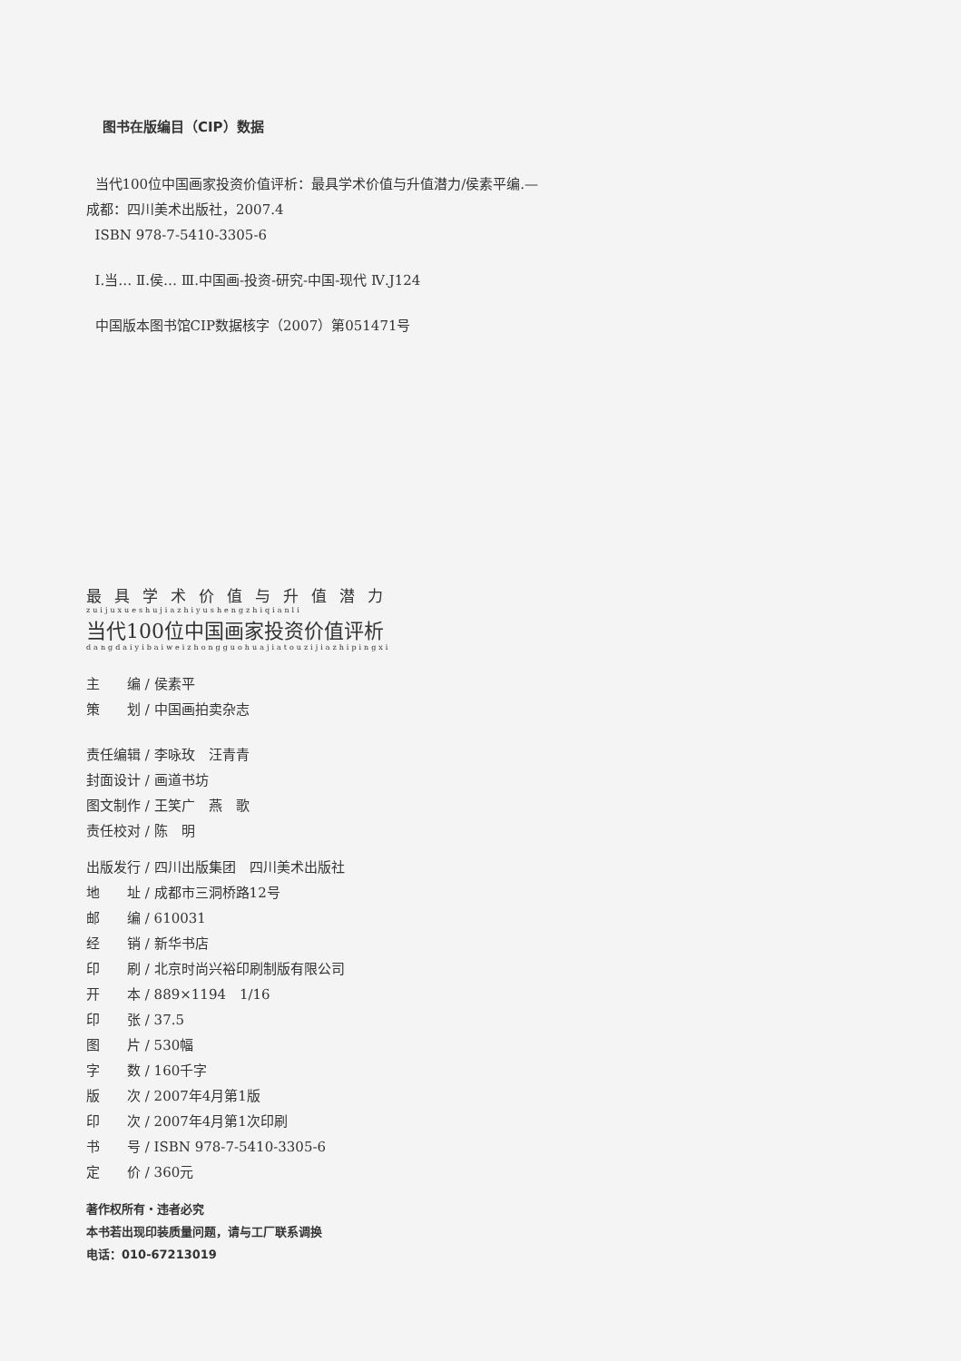图书在版编目（CIP）数据
当代100位中国画家投资价值评析：最具学术价值与升值潜力/侯素平编.—成都：四川美术出版社，2007.4
ISBN 978-7-5410-3305-6
Ⅰ.当… Ⅱ.侯… Ⅲ.中国画-投资-研究-中国-现代 Ⅳ.J124
中国版本图书馆CIP数据核字（2007）第051471号
最具学术价值与升值潜力
zuijuxueshujiazhiyushengzhiqianli
当代100位中国画家投资价值评析
dangdaiyibaiweizhongguohuajiatouzijiazhipingxi
主　　编 / 侯素平
策　　划 / 中国画拍卖杂志
责任编辑 / 李咏玫　汪青青
封面设计 / 画道书坊
图文制作 / 王笑广　燕　歌
责任校对 / 陈　明
出版发行 / 四川出版集团　四川美术出版社
地　　址 / 成都市三洞桥路12号
邮　　编 / 610031
经　　销 / 新华书店
印　　刷 / 北京时尚兴裕印刷制版有限公司
开　　本 / 889×1194　1/16
印　　张 / 37.5
图　　片 / 530幅
字　　数 / 160千字
版　　次 / 2007年4月第1版
印　　次 / 2007年4月第1次印刷
书　　号 / ISBN 978-7-5410-3305-6
定　　价 / 360元
著作权所有・违者必究
本书若出现印装质量问题，请与工厂联系调换
电话：010-67213019